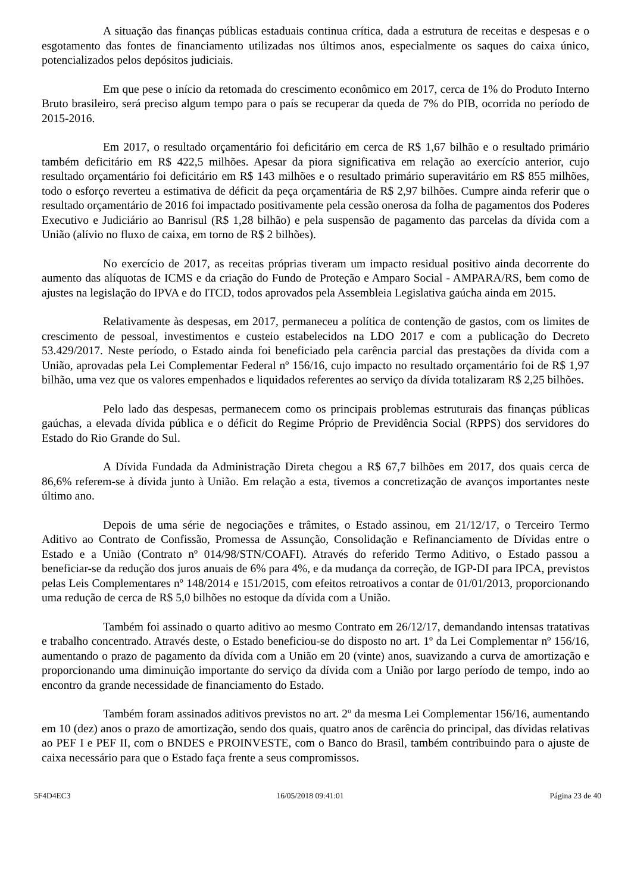A situação das finanças públicas estaduais continua crítica, dada a estrutura de receitas e despesas e o esgotamento das fontes de financiamento utilizadas nos últimos anos, especialmente os saques do caixa único, potencializados pelos depósitos judiciais.
Em que pese o início da retomada do crescimento econômico em 2017, cerca de 1% do Produto Interno Bruto brasileiro, será preciso algum tempo para o país se recuperar da queda de 7% do PIB, ocorrida no período de 2015-2016.
Em 2017, o resultado orçamentário foi deficitário em cerca de R$ 1,67 bilhão e o resultado primário também deficitário em R$ 422,5 milhões. Apesar da piora significativa em relação ao exercício anterior, cujo resultado orçamentário foi deficitário em R$ 143 milhões e o resultado primário superavitário em R$ 855 milhões, todo o esforço reverteu a estimativa de déficit da peça orçamentária de R$ 2,97 bilhões. Cumpre ainda referir que o resultado orçamentário de 2016 foi impactado positivamente pela cessão onerosa da folha de pagamentos dos Poderes Executivo e Judiciário ao Banrisul (R$ 1,28 bilhão) e pela suspensão de pagamento das parcelas da dívida com a União (alívio no fluxo de caixa, em torno de R$ 2 bilhões).
No exercício de 2017, as receitas próprias tiveram um impacto residual positivo ainda decorrente do aumento das alíquotas de ICMS e da criação do Fundo de Proteção e Amparo Social - AMPARA/RS, bem como de ajustes na legislação do IPVA e do ITCD, todos aprovados pela Assembleia Legislativa gaúcha ainda em 2015.
Relativamente às despesas, em 2017, permaneceu a política de contenção de gastos, com os limites de crescimento de pessoal, investimentos e custeio estabelecidos na LDO 2017 e com a publicação do Decreto 53.429/2017. Neste período, o Estado ainda foi beneficiado pela carência parcial das prestações da dívida com a União, aprovadas pela Lei Complementar Federal nº 156/16, cujo impacto no resultado orçamentário foi de R$ 1,97 bilhão, uma vez que os valores empenhados e liquidados referentes ao serviço da dívida totalizaram R$ 2,25 bilhões.
Pelo lado das despesas, permanecem como os principais problemas estruturais das finanças públicas gaúchas, a elevada dívida pública e o déficit do Regime Próprio de Previdência Social (RPPS) dos servidores do Estado do Rio Grande do Sul.
A Dívida Fundada da Administração Direta chegou a R$ 67,7 bilhões em 2017, dos quais cerca de 86,6% referem-se à dívida junto à União. Em relação a esta, tivemos a concretização de avanços importantes neste último ano.
Depois de uma série de negociações e trâmites, o Estado assinou, em 21/12/17, o Terceiro Termo Aditivo ao Contrato de Confissão, Promessa de Assunção, Consolidação e Refinanciamento de Dívidas entre o Estado e a União (Contrato nº 014/98/STN/COAFI). Através do referido Termo Aditivo, o Estado passou a beneficiar-se da redução dos juros anuais de 6% para 4%, e da mudança da correção, de IGP-DI para IPCA, previstos pelas Leis Complementares nº 148/2014 e 151/2015, com efeitos retroativos a contar de 01/01/2013, proporcionando uma redução de cerca de R$ 5,0 bilhões no estoque da dívida com a União.
Também foi assinado o quarto aditivo ao mesmo Contrato em 26/12/17, demandando intensas tratativas e trabalho concentrado. Através deste, o Estado beneficiou-se do disposto no art. 1º da Lei Complementar nº 156/16, aumentando o prazo de pagamento da dívida com a União em 20 (vinte) anos, suavizando a curva de amortização e proporcionando uma diminuição importante do serviço da dívida com a União por largo período de tempo, indo ao encontro da grande necessidade de financiamento do Estado.
Também foram assinados aditivos previstos no art. 2º da mesma Lei Complementar 156/16, aumentando em 10 (dez) anos o prazo de amortização, sendo dos quais, quatro anos de carência do principal, das dívidas relativas ao PEF I e PEF II, com o BNDES e PROINVESTE, com o Banco do Brasil, também contribuindo para o ajuste de caixa necessário para que o Estado faça frente a seus compromissos.
5F4D4EC3 16/05/2018 09:41:01 Página 23 de 40